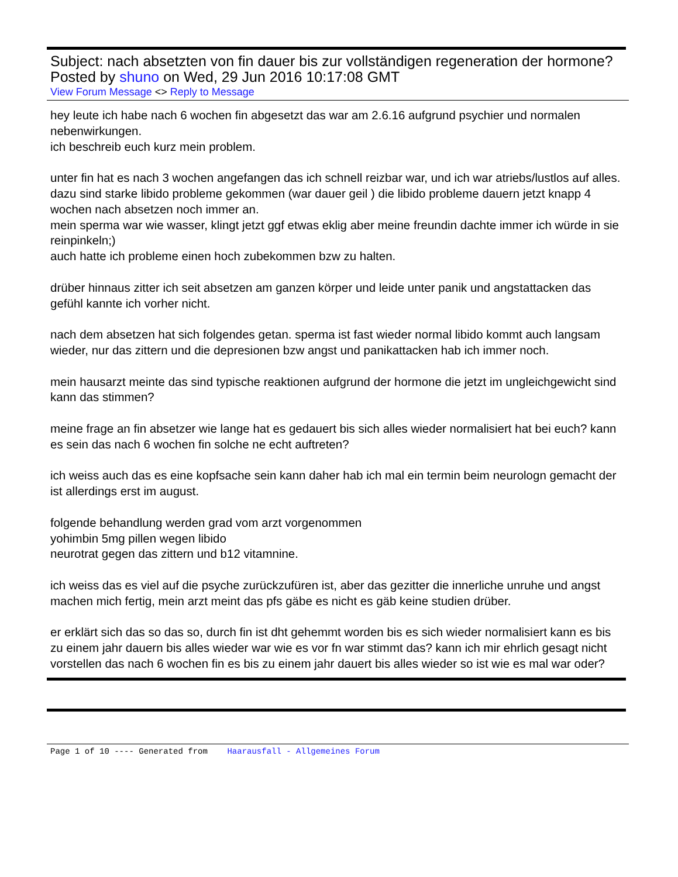Subject: nach absetzten von fin dauer bis zur vollständigen regeneration der hormone?
Posted by shuno on Wed, 29 Jun 2016 10:17:08 GMT
View Forum Message <> Reply to Message
hey leute ich habe nach 6 wochen fin abgesetzt das war am 2.6.16 aufgrund psychier und normalen nebenwirkungen.
ich beschreib euch kurz mein problem.
unter fin hat es nach 3 wochen angefangen das ich schnell reizbar war, und ich war atriebs/lustlos auf alles.
dazu sind starke libido probleme gekommen (war dauer geil ) die libido probleme dauern jetzt knapp 4 wochen nach absetzen noch immer an.
mein sperma war wie wasser, klingt jetzt ggf etwas eklig aber meine freundin dachte immer ich würde in sie reinpinkeln;)
auch hatte ich probleme einen hoch zubekommen bzw zu halten.
drüber hinnaus zitter ich seit absetzen am ganzen körper und leide unter panik und angstattacken das gefühl kannte ich vorher nicht.
nach dem absetzen hat sich folgendes getan. sperma ist fast wieder normal libido kommt auch langsam wieder, nur das zittern und die depresionen bzw angst und panikattacken hab ich immer noch.
mein hausarzt meinte das sind typische reaktionen aufgrund der hormone die jetzt im ungleichgewicht sind kann das stimmen?
meine frage an fin absetzer wie lange hat es gedauert bis sich alles wieder normalisiert hat bei euch? kann es sein das nach 6 wochen fin solche ne echt auftreten?
ich weiss auch das es eine kopfsache sein kann daher hab ich mal ein termin beim neurologn gemacht der ist allerdings erst im august.
folgende behandlung werden grad vom arzt vorgenommen
yohimbin 5mg pillen wegen libido
neurotrat gegen das zittern und b12 vitamnine.
ich weiss das es viel auf die psyche zurückzufüren ist, aber das gezitter die innerliche unruhe und angst machen mich fertig, mein arzt meint das pfs gäbe es nicht es gäb keine studien drüber.
er erklärt sich das so das so, durch fin ist dht gehemmt worden bis es sich wieder normalisiert kann es bis zu einem jahr dauern bis alles wieder war wie es vor fn war stimmt das? kann ich mir ehrlich gesagt nicht vorstellen das nach 6 wochen fin es bis zu einem jahr dauert bis alles wieder so ist wie es mal war oder?
Page 1 of 10 ---- Generated from Haarausfall - Allgemeines Forum